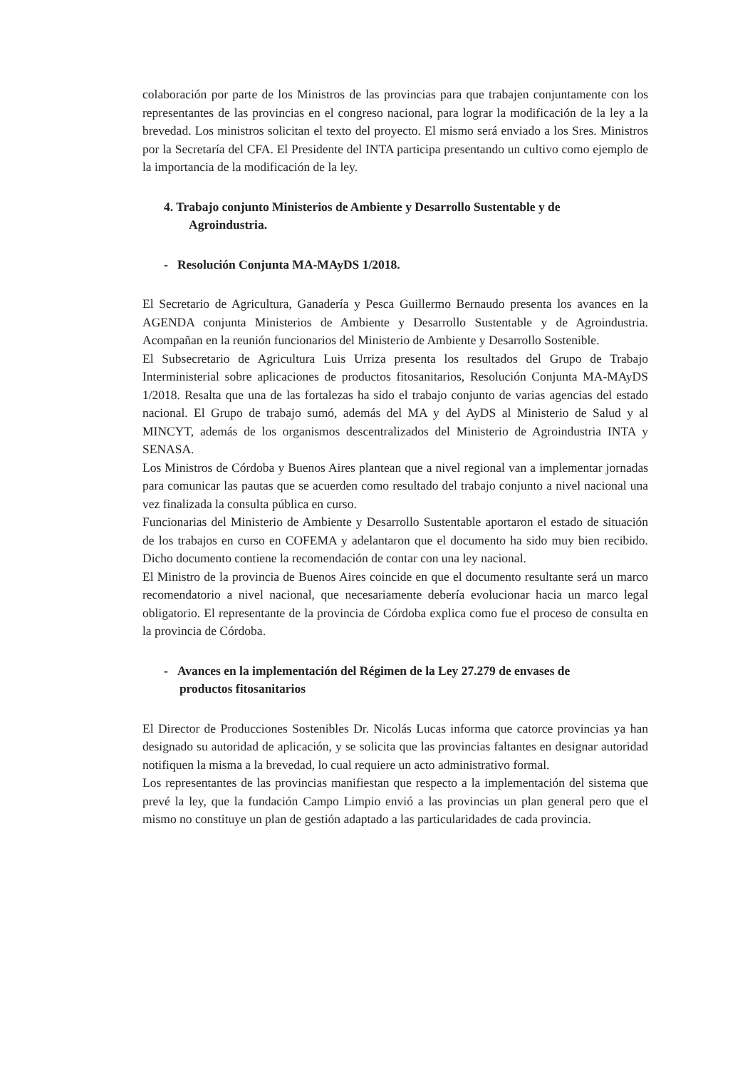colaboración por parte de los Ministros de las provincias para que trabajen conjuntamente con los representantes de las provincias en el congreso nacional, para lograr la modificación de la ley a la brevedad. Los ministros solicitan el texto del proyecto. El mismo será enviado a los Sres. Ministros por la Secretaría del CFA. El Presidente del INTA participa presentando un cultivo como ejemplo de la importancia de la modificación de la ley.
4. Trabajo conjunto Ministerios de Ambiente y Desarrollo Sustentable y de
Agroindustria.
- Resolución Conjunta MA-MAyDS 1/2018.
El Secretario de Agricultura, Ganadería y Pesca Guillermo Bernaudo presenta los avances en la AGENDA conjunta Ministerios de Ambiente y Desarrollo Sustentable y de Agroindustria. Acompañan en la reunión funcionarios del Ministerio de Ambiente y Desarrollo Sostenible.
El Subsecretario de Agricultura Luis Urriza presenta los resultados del Grupo de Trabajo Interministerial sobre aplicaciones de productos fitosanitarios, Resolución Conjunta MA-MAyDS 1/2018. Resalta que una de las fortalezas ha sido el trabajo conjunto de varias agencias del estado nacional. El Grupo de trabajo sumó, además del MA y del AyDS al Ministerio de Salud y al MINCYT, además de los organismos descentralizados del Ministerio de Agroindustria INTA y SENASA.
Los Ministros de Córdoba y Buenos Aires plantean que a nivel regional van a implementar jornadas para comunicar las pautas que se acuerden como resultado del trabajo conjunto a nivel nacional una vez finalizada la consulta pública en curso.
Funcionarias del Ministerio de Ambiente y Desarrollo Sustentable aportaron el estado de situación de los trabajos en curso en COFEMA y adelantaron que el documento ha sido muy bien recibido. Dicho documento contiene la recomendación de contar con una ley nacional.
El Ministro de la provincia de Buenos Aires coincide en que el documento resultante será un marco recomendatorio a nivel nacional, que necesariamente debería evolucionar hacia un marco legal obligatorio. El representante de la provincia de Córdoba explica como fue el proceso de consulta en la provincia de Córdoba.
- Avances en la implementación del Régimen de la Ley 27.279 de envases de
productos fitosanitarios
El Director de Producciones Sostenibles Dr. Nicolás Lucas informa que catorce provincias ya han designado su autoridad de aplicación, y se solicita que las provincias faltantes en designar autoridad notifiquen la misma a la brevedad, lo cual requiere un acto administrativo formal.
Los representantes de las provincias manifiestan que respecto a la implementación del sistema que prevé la ley, que la fundación Campo Limpio envió a las provincias un plan general pero que el mismo no constituye un plan de gestión adaptado a las particularidades de cada provincia.